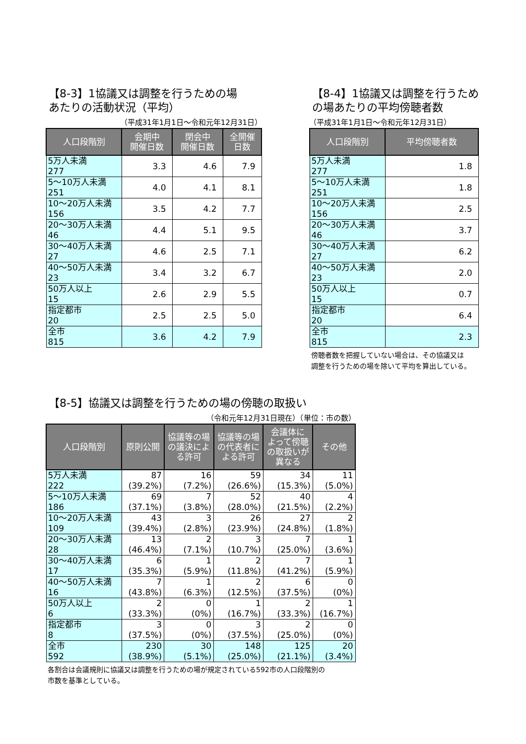【8-3】1協議又は調整を行うための場
あたりの活動状況（平均）
（平成31年1月1日～令和元年12月31日）
| 人口段階別 | 会期中 開催日数 | 閉会中 開催日数 | 全開催 日数 |
| --- | --- | --- | --- |
| 5万人未満 277 | 3.3 | 4.6 | 7.9 |
| 5～10万人未満 251 | 4.0 | 4.1 | 8.1 |
| 10～20万人未満 156 | 3.5 | 4.2 | 7.7 |
| 20～30万人未満 46 | 4.4 | 5.1 | 9.5 |
| 30～40万人未満 27 | 4.6 | 2.5 | 7.1 |
| 40～50万人未満 23 | 3.4 | 3.2 | 6.7 |
| 50万人以上 15 | 2.6 | 2.9 | 5.5 |
| 指定都市 20 | 2.5 | 2.5 | 5.0 |
| 全市 815 | 3.6 | 4.2 | 7.9 |
【8-4】1協議又は調整を行うため
の場あたりの平均傍聴者数
（平成31年1月1日～令和元年12月31日）
| 人口段階別 | 平均傍聴者数 |
| --- | --- |
| 5万人未満 277 | 1.8 |
| 5～10万人未満 251 | 1.8 |
| 10～20万人未満 156 | 2.5 |
| 20～30万人未満 46 | 3.7 |
| 30～40万人未満 27 | 6.2 |
| 40～50万人未満 23 | 2.0 |
| 50万人以上 15 | 0.7 |
| 指定都市 20 | 6.4 |
| 全市 815 | 2.3 |
傍聴者数を把握していない場合は、その協議又は
調整を行うための場を除いて平均を算出している。
【8-5】協議又は調整を行うための場の傍聴の取扱い
（令和元年12月31日現在）（単位：市の数）
| 人口段階別 | 原則公開 | 協議等の場 の議決によ る許可 | 協議等の場 の代表者に よる許可 | 会議体に よって傍聴 の取扱いが 異なる | その他 |
| --- | --- | --- | --- | --- | --- |
| 5万人未満 222 | 87 (39.2%) | 16 (7.2%) | 59 (26.6%) | 34 (15.3%) | 11 (5.0%) |
| 5～10万人未満 186 | 69 (37.1%) | 7 (3.8%) | 52 (28.0%) | 40 (21.5%) | 4 (2.2%) |
| 10～20万人未満 109 | 43 (39.4%) | 3 (2.8%) | 26 (23.9%) | 27 (24.8%) | 2 (1.8%) |
| 20～30万人未満 28 | 13 (46.4%) | 2 (7.1%) | 3 (10.7%) | 7 (25.0%) | 1 (3.6%) |
| 30～40万人未満 17 | 6 (35.3%) | 1 (5.9%) | 2 (11.8%) | 7 (41.2%) | 1 (5.9%) |
| 40～50万人未満 16 | 7 (43.8%) | 1 (6.3%) | 2 (12.5%) | 6 (37.5%) | 0 (0%) |
| 50万人以上 6 | 2 (33.3%) | 0 (0%) | 1 (16.7%) | 2 (33.3%) | 1 (16.7%) |
| 指定都市 8 | 3 (37.5%) | 0 (0%) | 3 (37.5%) | 2 (25.0%) | 0 (0%) |
| 全市 592 | 230 (38.9%) | 30 (5.1%) | 148 (25.0%) | 125 (21.1%) | 20 (3.4%) |
各割合は会議規則に協議又は調整を行うための場が規定されている592市の人口段階別の
市数を基準としている。